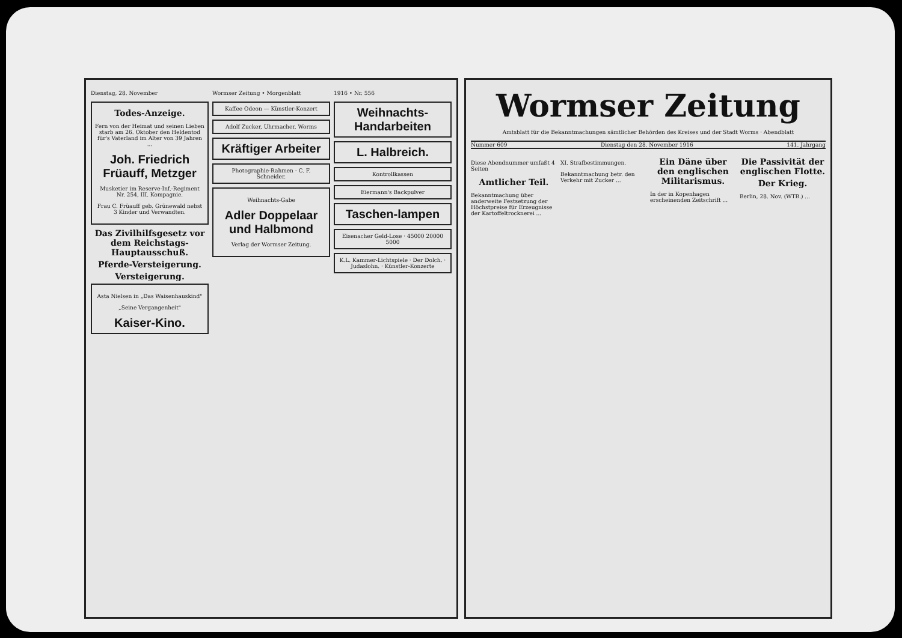Dienstag, 28. November
Todes-Anzeige.
Fern von der Heimat und seinen Lieben starb am 26. Oktober den Heldentod für's Vaterland im Alter von 39 Jahren ...
Joh. Friedrich Früauff, Metzger
Musketier im Reserve-Inf.-Regiment Nr. 254, III. Kompagnie.
Frau C. Früauff geb. Grünewald nebst 3 Kinder und Verwandten.
Das Zivilhilfsgesetz vor dem Reichstags-Hauptausschuß.
Pferde-Versteigerung.
Versteigerung.
Asta Nielsen in „Das Waisenhauskind"
„Seine Vergangenheit"
Kaiser-Kino.
Wormser Zeitung • Morgenblatt
Kaffee Odeon — Künstler-Konzert
Adolf Zucker, Uhrmacher, Worms
Kräftiger Arbeiter
Photographie-Rahmen · C. F. Schneider.
Weihnachts-Gabe
Adler Doppelaar und Halbmond
Verlag der Wormser Zeitung.
1916 • Nr. 556
Weihnachts-Handarbeiten
L. Halbreich.
Kontrollkassen
Eiermann's Backpulver
Taschen-lampen
Eisenacher Geld-Lose · 45000 20000 5000
K.L. Kammer-Lichtspiele · Der Dolch. · Judaslohn. · Künstler-Konzerte
Wormser Zeitung
Amtsblatt für die Bekanntmachungen sämtlicher Behörden des Kreises und der Stadt Worms · Abendblatt
Nummer 609 Dienstag den 28. November 1916 141. Jahrgang
Diese Abendnummer umfaßt 4 Seiten
Amtlicher Teil.
Bekanntmachung über anderweite Festsetzung der Höchstpreise für Erzeugnisse der Kartoffeltrocknerei ...
XI. Strafbestimmungen.
Bekanntmachung betr. den Verkehr mit Zucker ...
Ein Däne über den englischen Militarismus.
In der in Kopenhagen erscheinenden Zeitschrift ...
Die Passivität der englischen Flotte.
Der Krieg.
Berlin, 28. Nov. (WTB.) ...